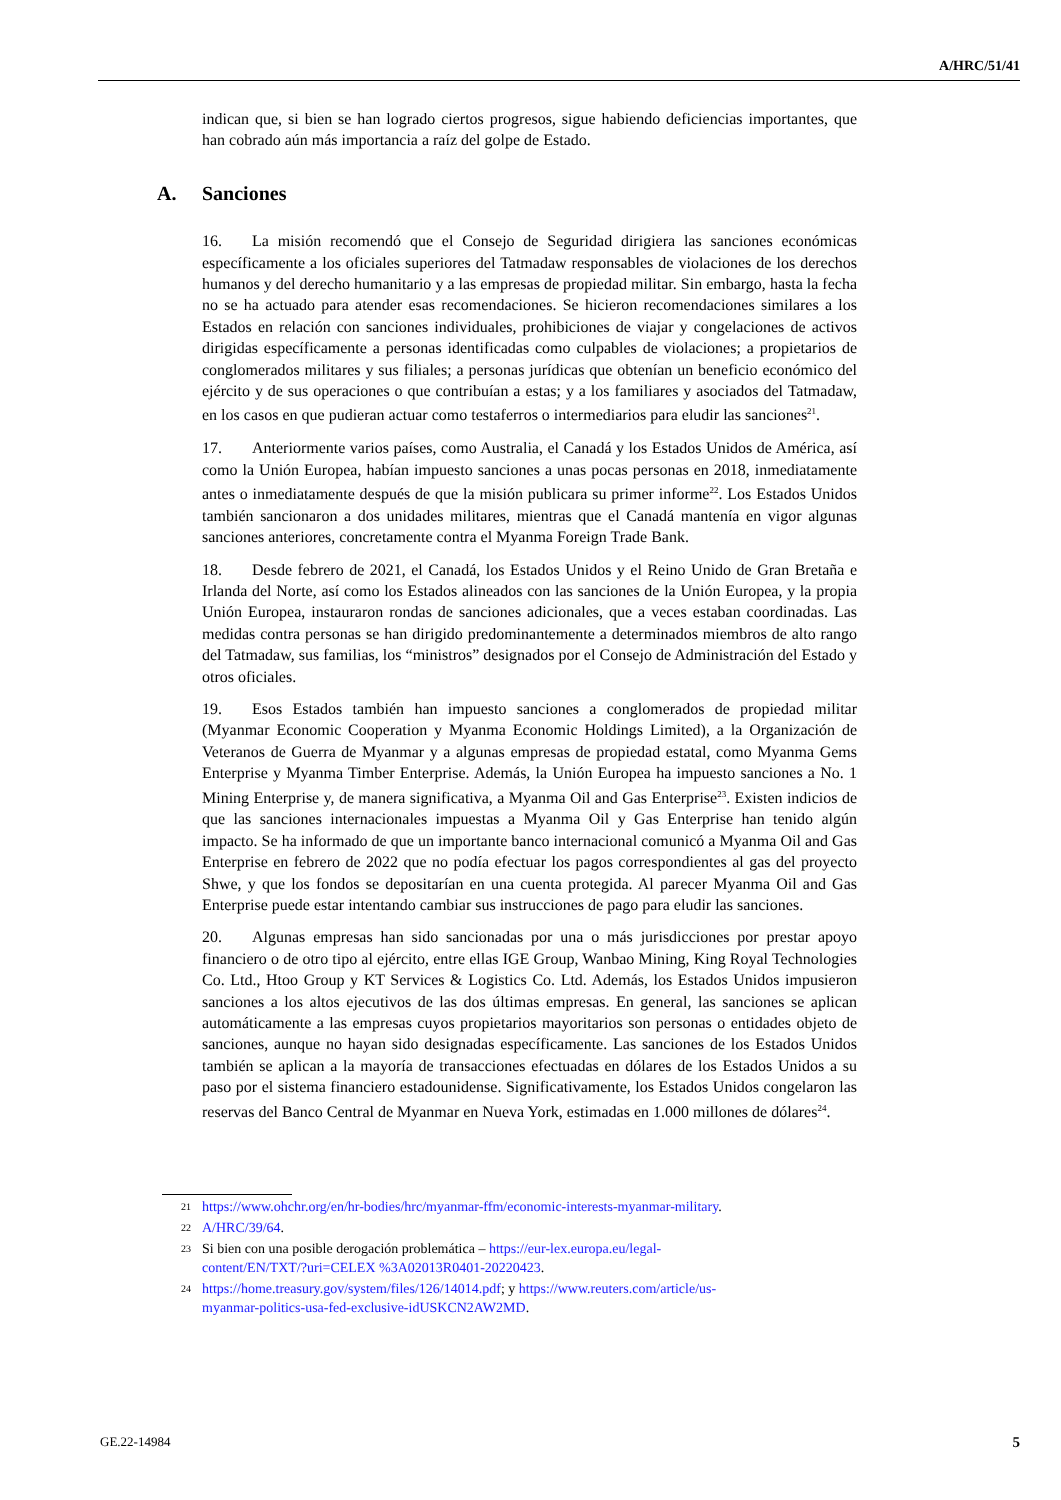A/HRC/51/41
indican que, si bien se han logrado ciertos progresos, sigue habiendo deficiencias importantes, que han cobrado aún más importancia a raíz del golpe de Estado.
A. Sanciones
16. La misión recomendó que el Consejo de Seguridad dirigiera las sanciones económicas específicamente a los oficiales superiores del Tatmadaw responsables de violaciones de los derechos humanos y del derecho humanitario y a las empresas de propiedad militar. Sin embargo, hasta la fecha no se ha actuado para atender esas recomendaciones. Se hicieron recomendaciones similares a los Estados en relación con sanciones individuales, prohibiciones de viajar y congelaciones de activos dirigidas específicamente a personas identificadas como culpables de violaciones; a propietarios de conglomerados militares y sus filiales; a personas jurídicas que obtenían un beneficio económico del ejército y de sus operaciones o que contribuían a estas; y a los familiares y asociados del Tatmadaw, en los casos en que pudieran actuar como testaferros o intermediarios para eludir las sanciones<sup>21</sup>.
17. Anteriormente varios países, como Australia, el Canadá y los Estados Unidos de América, así como la Unión Europea, habían impuesto sanciones a unas pocas personas en 2018, inmediatamente antes o inmediatamente después de que la misión publicara su primer informe<sup>22</sup>. Los Estados Unidos también sancionaron a dos unidades militares, mientras que el Canadá mantenía en vigor algunas sanciones anteriores, concretamente contra el Myanma Foreign Trade Bank.
18. Desde febrero de 2021, el Canadá, los Estados Unidos y el Reino Unido de Gran Bretaña e Irlanda del Norte, así como los Estados alineados con las sanciones de la Unión Europea, y la propia Unión Europea, instauraron rondas de sanciones adicionales, que a veces estaban coordinadas. Las medidas contra personas se han dirigido predominantemente a determinados miembros de alto rango del Tatmadaw, sus familias, los “ministros” designados por el Consejo de Administración del Estado y otros oficiales.
19. Esos Estados también han impuesto sanciones a conglomerados de propiedad militar (Myanmar Economic Cooperation y Myanma Economic Holdings Limited), a la Organización de Veteranos de Guerra de Myanmar y a algunas empresas de propiedad estatal, como Myanma Gems Enterprise y Myanma Timber Enterprise. Además, la Unión Europea ha impuesto sanciones a No. 1 Mining Enterprise y, de manera significativa, a Myanma Oil and Gas Enterprise<sup>23</sup>. Existen indicios de que las sanciones internacionales impuestas a Myanma Oil y Gas Enterprise han tenido algún impacto. Se ha informado de que un importante banco internacional comunicó a Myanma Oil and Gas Enterprise en febrero de 2022 que no podía efectuar los pagos correspondientes al gas del proyecto Shwe, y que los fondos se depositarían en una cuenta protegida. Al parecer Myanma Oil and Gas Enterprise puede estar intentando cambiar sus instrucciones de pago para eludir las sanciones.
20. Algunas empresas han sido sancionadas por una o más jurisdicciones por prestar apoyo financiero o de otro tipo al ejército, entre ellas IGE Group, Wanbao Mining, King Royal Technologies Co. Ltd., Htoo Group y KT Services & Logistics Co. Ltd. Además, los Estados Unidos impusieron sanciones a los altos ejecutivos de las dos últimas empresas. En general, las sanciones se aplican automáticamente a las empresas cuyos propietarios mayoritarios son personas o entidades objeto de sanciones, aunque no hayan sido designadas específicamente. Las sanciones de los Estados Unidos también se aplican a la mayoría de transacciones efectuadas en dólares de los Estados Unidos a su paso por el sistema financiero estadounidense. Significativamente, los Estados Unidos congelaron las reservas del Banco Central de Myanmar en Nueva York, estimadas en 1.000 millones de dólares<sup>24</sup>.
21 https://www.ohchr.org/en/hr-bodies/hrc/myanmar-ffm/economic-interests-myanmar-military.
22 A/HRC/39/64.
23 Si bien con una posible derogación problemática – https://eur-lex.europa.eu/legal-
content/EN/TXT/?uri=CELEX %3A02013R0401-20220423.
24 https://home.treasury.gov/system/files/126/14014.pdf; y https://www.reuters.com/article/us-
myanmar-politics-usa-fed-exclusive-idUSKCN2AW2MD.
GE.22-14984 5